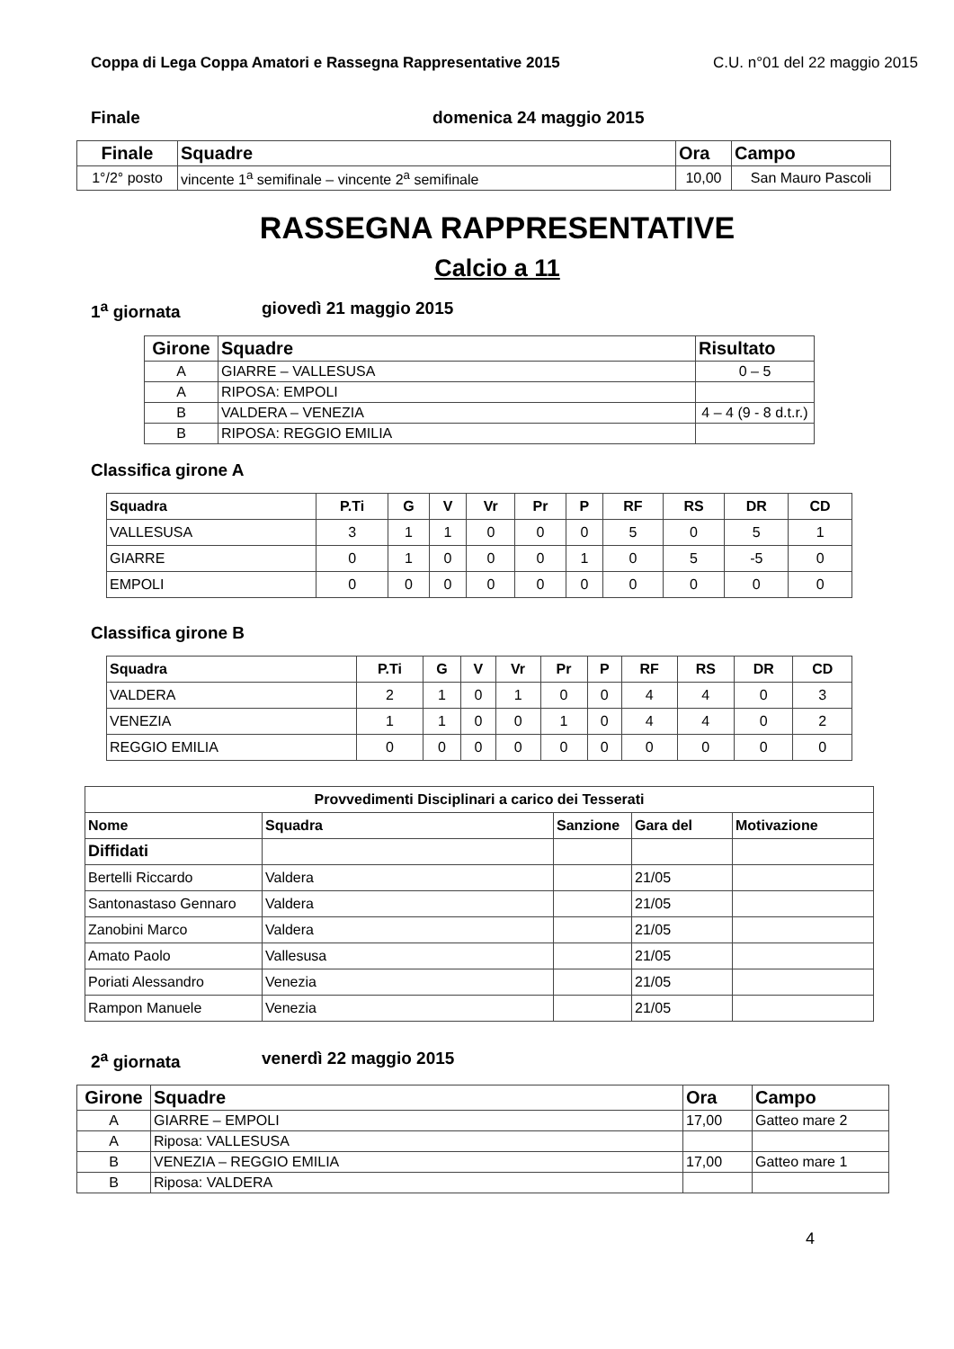Coppa di Lega Coppa Amatori e Rassegna Rappresentative 2015 C.U. n°01 del 22 maggio 2015
Finale domenica 24 maggio 2015
| Finale | Squadre | Ora | Campo |
| --- | --- | --- | --- |
| 1°/2° posto | vincente 1<sup>a</sup> semifinale – vincente 2<sup>a</sup> semifinale | 10,00 | San Mauro Pascoli |
RASSEGNA RAPPRESENTATIVE
Calcio a 11
1<sup>a</sup> giornata giovedì 21 maggio 2015
| Girone | Squadre | Risultato |
| --- | --- | --- |
| A | GIARRE – VALLESUSA | 0 – 5 |
| A | RIPOSA: EMPOLI | |
| B | VALDERA – VENEZIA | 4 – 4 (9 - 8 d.t.r.) |
| B | RIPOSA: REGGIO EMILIA | |
Classifica girone A
| Squadra | P.Ti | G | V | Vr | Pr | P | RF | RS | DR | CD |
| --- | --- | --- | --- | --- | --- | --- | --- | --- | --- | --- |
| VALLESUSA | 3 | 1 | 1 | 0 | 0 | 0 | 5 | 0 | 5 | 1 |
| GIARRE | 0 | 1 | 0 | 0 | 0 | 1 | 0 | 5 | -5 | 0 |
| EMPOLI | 0 | 0 | 0 | 0 | 0 | 0 | 0 | 0 | 0 | 0 |
Classifica girone B
| Squadra | P.Ti | G | V | Vr | Pr | P | RF | RS | DR | CD |
| --- | --- | --- | --- | --- | --- | --- | --- | --- | --- | --- |
| VALDERA | 2 | 1 | 0 | 1 | 0 | 0 | 4 | 4 | 0 | 3 |
| VENEZIA | 1 | 1 | 0 | 0 | 1 | 0 | 4 | 4 | 0 | 2 |
| REGGIO EMILIA | 0 | 0 | 0 | 0 | 0 | 0 | 0 | 0 | 0 | 0 |
| Provvedimenti Disciplinari a carico dei Tesserati | | | | |
| --- | --- | --- | --- | --- |
| Nome | Squadra | Sanzione | Gara del | Motivazione |
| Diffidati | | | | |
| Bertelli Riccardo | Valdera | | 21/05 | |
| Santonastaso Gennaro | Valdera | | 21/05 | |
| Zanobini Marco | Valdera | | 21/05 | |
| Amato Paolo | Vallesusa | | 21/05 | |
| Poriati Alessandro | Venezia | | 21/05 | |
| Rampon Manuele | Venezia | | 21/05 | |
2<sup>a</sup> giornata venerdì 22 maggio 2015
| Girone | Squadre | Ora | Campo |
| --- | --- | --- | --- |
| A | GIARRE – EMPOLI | 17,00 | Gatteo mare 2 |
| A | Riposa: VALLESUSA | | |
| B | VENEZIA – REGGIO EMILIA | 17,00 | Gatteo mare 1 |
| B | Riposa: VALDERA | | |
4